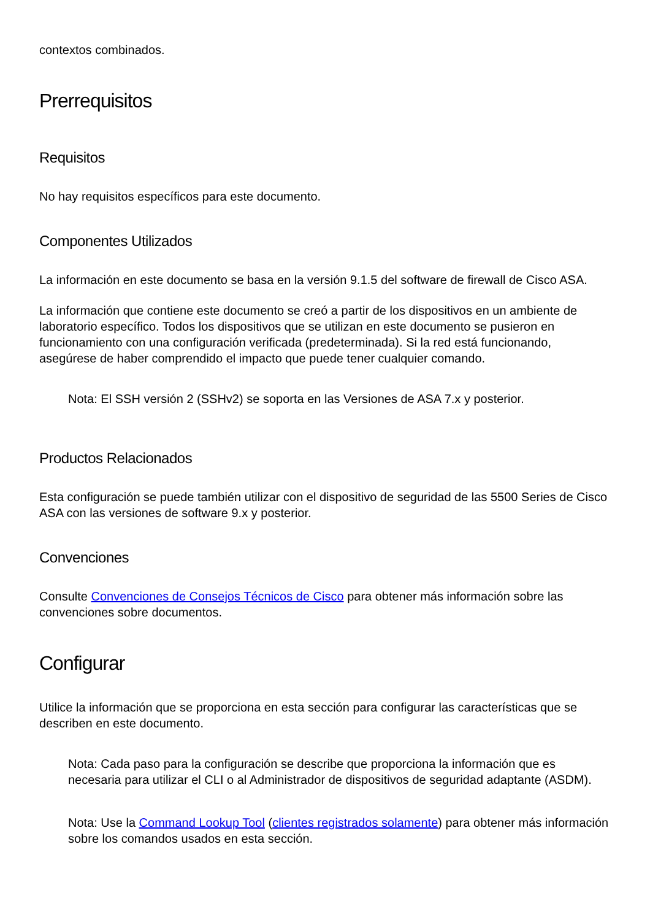contextos combinados.
Prerrequisitos
Requisitos
No hay requisitos específicos para este documento.
Componentes Utilizados
La información en este documento se basa en la versión 9.1.5 del software de firewall de Cisco ASA.
La información que contiene este documento se creó a partir de los dispositivos en un ambiente de laboratorio específico. Todos los dispositivos que se utilizan en este documento se pusieron en funcionamiento con una configuración verificada (predeterminada). Si la red está funcionando, asegúrese de haber comprendido el impacto que puede tener cualquier comando.
Nota: El SSH versión 2 (SSHv2) se soporta en las Versiones de ASA 7.x y posterior.
Productos Relacionados
Esta configuración se puede también utilizar con el dispositivo de seguridad de las 5500 Series de Cisco ASA con las versiones de software 9.x y posterior.
Convenciones
Consulte Convenciones de Consejos Técnicos de Cisco para obtener más información sobre las convenciones sobre documentos.
Configurar
Utilice la información que se proporciona en esta sección para configurar las características que se describen en este documento.
Nota: Cada paso para la configuración se describe que proporciona la información que es necesaria para utilizar el CLI o al Administrador de dispositivos de seguridad adaptante (ASDM).
Nota: Use la Command Lookup Tool (clientes registrados solamente) para obtener más información sobre los comandos usados en esta sección.